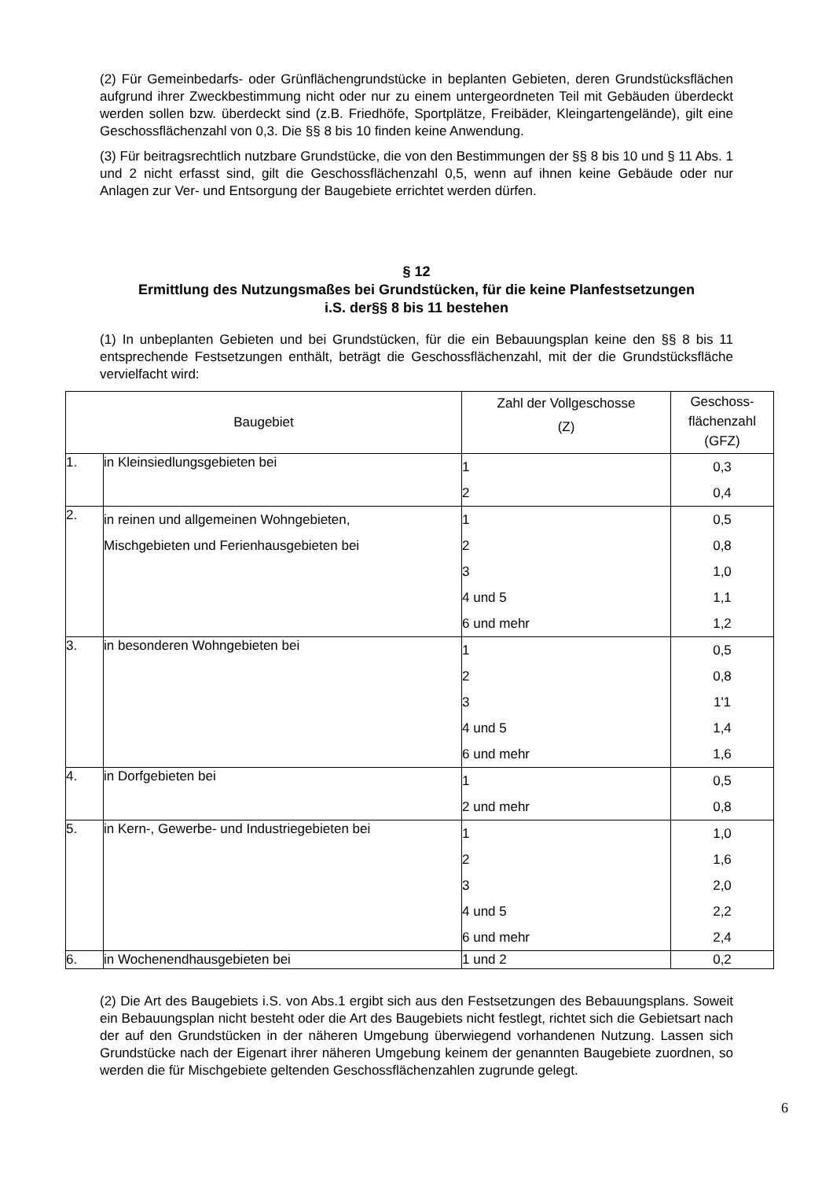(2) Für Gemeinbedarfs- oder Grünflächengrundstücke in beplanten Gebieten, deren Grundstücksflächen aufgrund ihrer Zweckbestimmung nicht oder nur zu einem untergeordneten Teil mit Gebäuden überdeckt werden sollen bzw. überdeckt sind (z.B. Friedhöfe, Sportplätze, Freibäder, Kleingartengelände), gilt eine Geschossflächenzahl von 0,3. Die §§ 8 bis 10 finden keine Anwendung.
(3) Für beitragsrechtlich nutzbare Grundstücke, die von den Bestimmungen der §§ 8 bis 10 und § 11 Abs. 1 und 2 nicht erfasst sind, gilt die Geschossflächenzahl 0,5, wenn auf ihnen keine Gebäude oder nur Anlagen zur Ver- und Entsorgung der Baugebiete errichtet werden dürfen.
§ 12
Ermittlung des Nutzungsmaßes bei Grundstücken, für die keine Planfestsetzungen
i.S. der§§ 8 bis 11 bestehen
(1) In unbeplanten Gebieten und bei Grundstücken, für die ein Bebauungsplan keine den §§ 8 bis 11 entsprechende Festsetzungen enthält, beträgt die Geschossflächenzahl, mit der die Grundstücksfläche vervielfacht wird:
| Baugebiet | | Zahl der Vollgeschosse (Z) | Geschoss- flächenzahl (GFZ) |
| --- | --- | --- | --- |
| 1. | in Kleinsiedlungsgebieten bei | 1 2 | 0,3 0,4 |
| 2. | in reinen und allgemeinen Wohngebieten, Mischgebieten und Ferienhausgebieten bei | 1 2 3 4 und 5 6 und mehr | 0,5 0,8 1,0 1,1 1,2 |
| 3. | in besonderen Wohngebieten bei | 1 2 3 4 und 5 6 und mehr | 0,5 0,8 1'1 1,4 1,6 |
| 4. | in Dorfgebieten bei | 1 2 und mehr | 0,5 0,8 |
| 5. | in Kern-, Gewerbe- und Industriegebieten bei | 1 2 3 4 und 5 6 und mehr | 1,0 1,6 2,0 2,2 2,4 |
| 6. | in Wochenendhausgebieten bei | 1 und 2 | 0,2 |
(2) Die Art des Baugebiets i.S. von Abs.1 ergibt sich aus den Festsetzungen des Bebauungsplans. Soweit ein Bebauungsplan nicht besteht oder die Art des Baugebiets nicht festlegt, richtet sich die Gebietsart nach der auf den Grundstücken in der näheren Umgebung überwiegend vorhandenen Nutzung. Lassen sich Grundstücke nach der Eigenart ihrer näheren Umgebung keinem der genannten Baugebiete zuordnen, so werden die für Mischgebiete geltenden Geschossflächenzahlen zugrunde gelegt.
6